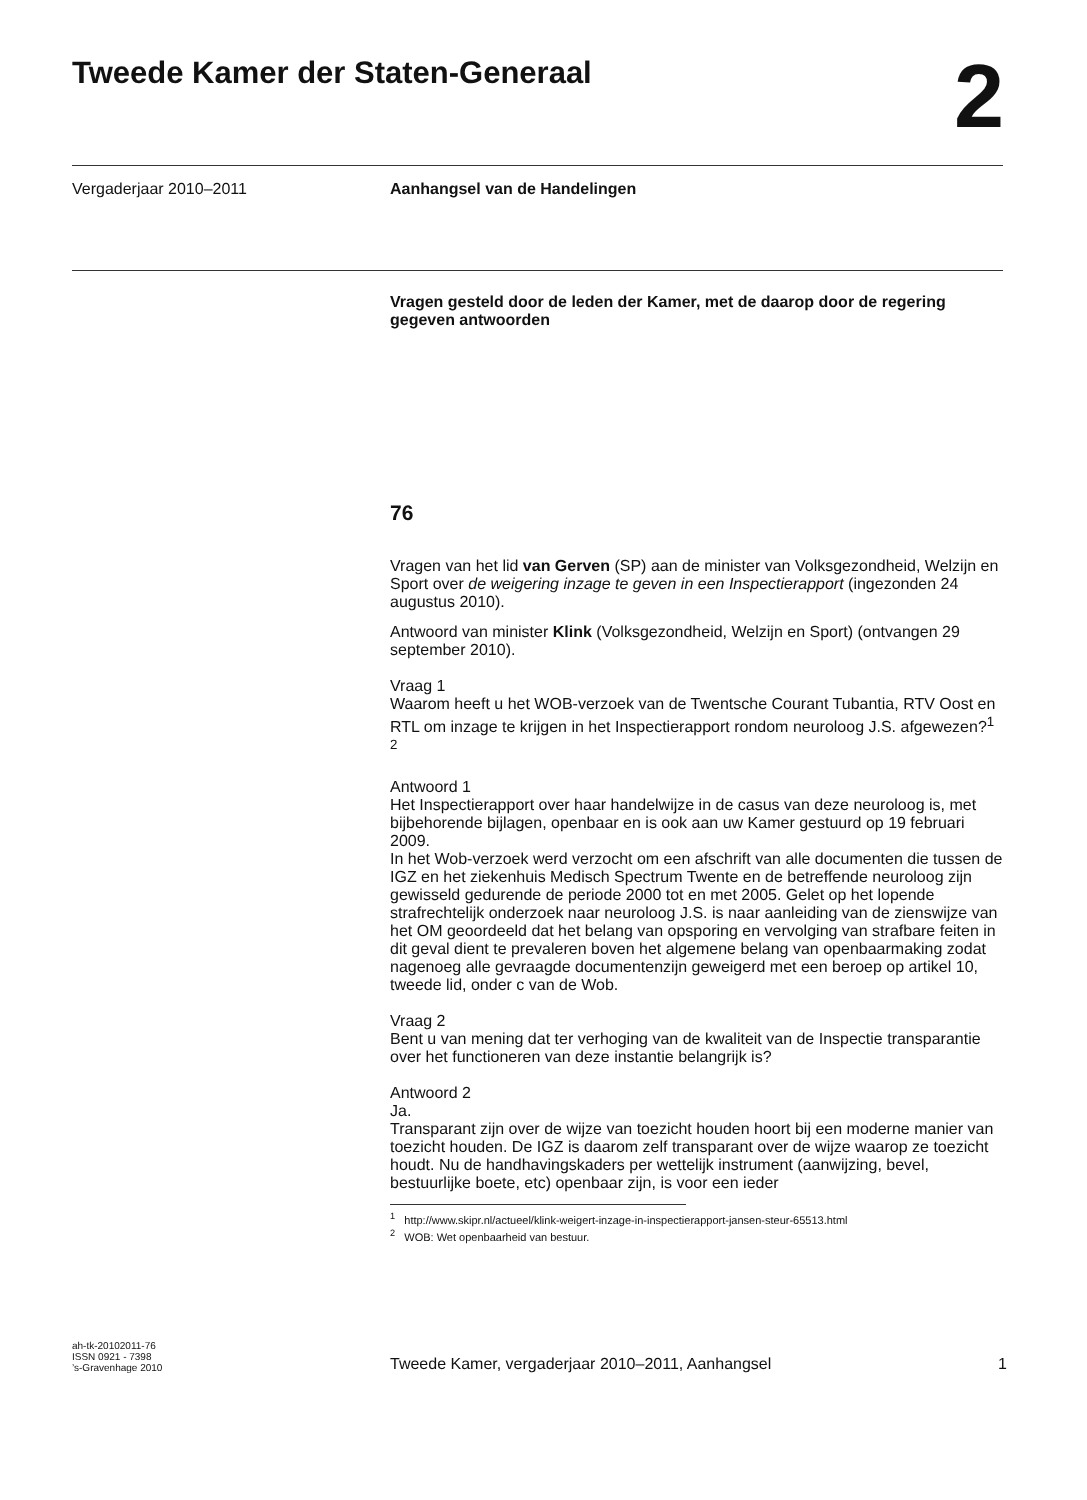Tweede Kamer der Staten-Generaal
2
Vergaderjaar 2010–2011 Aanhangsel van de Handelingen
Vragen gesteld door de leden der Kamer, met de daarop door de regering gegeven antwoorden
76
Vragen van het lid van Gerven (SP) aan de minister van Volksgezondheid, Welzijn en Sport over de weigering inzage te geven in een Inspectierapport (ingezonden 24 augustus 2010).
Antwoord van minister Klink (Volksgezondheid, Welzijn en Sport) (ontvangen 29 september 2010).
Vraag 1
Waarom heeft u het WOB-verzoek van de Twentsche Courant Tubantia, RTV Oost en RTL om inzage te krijgen in het Inspectierapport rondom neuroloog J.S. afgewezen?<sup>1</sup> <sup>2</sup>
Antwoord 1
Het Inspectierapport over haar handelwijze in de casus van deze neuroloog is, met bijbehorende bijlagen, openbaar en is ook aan uw Kamer gestuurd op 19 februari 2009.
In het Wob-verzoek werd verzocht om een afschrift van alle documenten die tussen de IGZ en het ziekenhuis Medisch Spectrum Twente en de betreffende neuroloog zijn gewisseld gedurende de periode 2000 tot en met 2005. Gelet op het lopende strafrechtelijk onderzoek naar neuroloog J.S. is naar aanleiding van de zienswijze van het OM geoordeeld dat het belang van opsporing en vervolging van strafbare feiten in dit geval dient te prevaleren boven het algemene belang van openbaarmaking zodat nagenoeg alle gevraagde documentenzijn geweigerd met een beroep op artikel 10, tweede lid, onder c van de Wob.
Vraag 2
Bent u van mening dat ter verhoging van de kwaliteit van de Inspectie transparantie over het functioneren van deze instantie belangrijk is?
Antwoord 2
Ja.
Transparant zijn over de wijze van toezicht houden hoort bij een moderne manier van toezicht houden. De IGZ is daarom zelf transparant over de wijze waarop ze toezicht houdt. Nu de handhavingskaders per wettelijk instrument (aanwijzing, bevel, bestuurlijke boete, etc) openbaar zijn, is voor een ieder
<sup>1</sup> http://www.skipr.nl/actueel/klink-weigert-inzage-in-inspectierapport-jansen-steur-65513.html
<sup>2</sup> WOB: Wet openbaarheid van bestuur.
ah-tk-20102011-76
ISSN 0921 - 7398
’s-Gravenhage 2010
Tweede Kamer, vergaderjaar 2010–2011, Aanhangsel
1